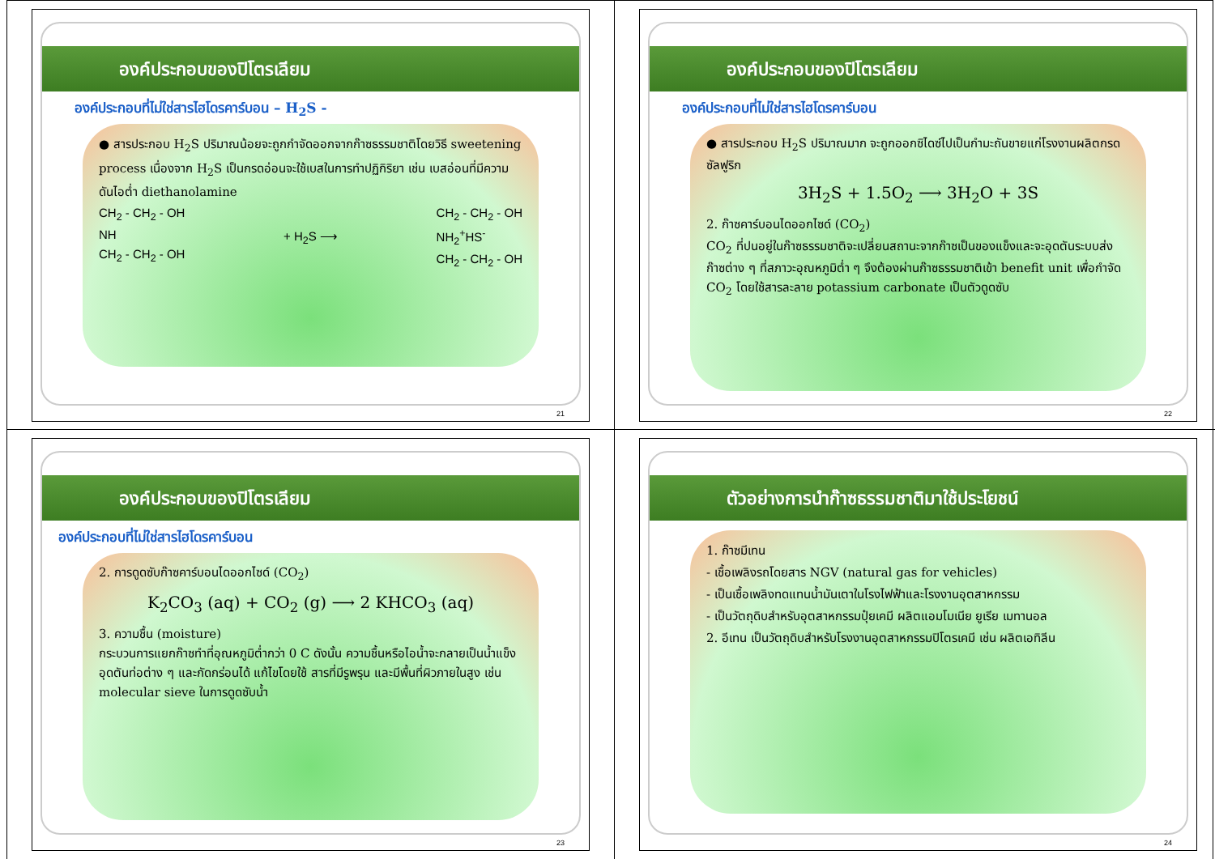องค์ประกอบของปิโตรเลียม
องค์ประกอบที่ไม่ใช่สารไฮโดรคาร์บอน – H<sub>2</sub>S -
● สารประกอบ H<sub>2</sub>S ปริมาณน้อยจะถูกกำจัดออกจากก๊าซธรรมชาติโดยวิธี sweetening process เนื่องจาก H<sub>2</sub>S เป็นกรดอ่อนจะใช้เบสในการทำปฏิกิริยา เช่น เบสอ่อนที่มีความดันไอต่ำ diethanolamine
CH<sub>2</sub> - CH<sub>2</sub> - OH
NH
CH<sub>2</sub> - CH<sub>2</sub> - OH
+ H<sub>2</sub>S ⟶ CH<sub>2</sub> - CH<sub>2</sub> - OH
NH<sub>2</sub><sup>+</sup>HS<sup>-</sup>
CH<sub>2</sub> - CH<sub>2</sub> - OH
21
องค์ประกอบของปิโตรเลียม
องค์ประกอบที่ไม่ใช่สารไฮโดรคาร์บอน
● สารประกอบ H<sub>2</sub>S ปริมาณมาก จะถูกออกซิไดซ์ไปเป็นกำมะถันขายแก่โรงงานผลิตกรดซัลฟูริก
3H<sub>2</sub>S + 1.5O<sub>2</sub> ⟶ 3H<sub>2</sub>O + 3S
2. ก๊าซคาร์บอนไดออกไซด์ (CO<sub>2</sub>)
CO<sub>2</sub> ที่ปนอยู่ในก๊าซธรรมชาติจะเปลี่ยนสถานะจากก๊าซเป็นของแข็งและจะอุดตันระบบส่งก๊าซต่าง ๆ ที่สภาวะอุณหภูมิต่ำ ๆ จึงต้องผ่านก๊าซธรรมชาติเข้า benefit unit เพื่อกำจัด CO<sub>2</sub> โดยใช้สารละลาย potassium carbonate เป็นตัวดูดซับ
22
องค์ประกอบของปิโตรเลียม
องค์ประกอบที่ไม่ใช่สารไฮโดรคาร์บอน
2. การดูดซับก๊าซคาร์บอนไดออกไซด์ (CO<sub>2</sub>)
K<sub>2</sub>CO<sub>3</sub> (aq) + CO<sub>2</sub> (g) ⟶ 2 KHCO<sub>3</sub> (aq)
3. ความชื้น (moisture)
กระบวนการแยกก๊าซทำที่อุณหภูมิต่ำกว่า 0 C ดังนั้น ความชื้นหรือไอน้ำจะกลายเป็นน้ำแข็งอุดตันท่อต่าง ๆ และกัดกร่อนได้ แก้ไขโดยใช้ สารที่มีรูพรุน และมีพื้นที่ผิวภายในสูง เช่น molecular sieve ในการดูดซับน้ำ
23
ตัวอย่างการนำก๊าซธรรมชาติมาใช้ประโยชน์
1. ก๊าซมีเทน
- เชื้อเพลิงรถโดยสาร NGV (natural gas for vehicles)
- เป็นเชื้อเพลิงทดแทนน้ำมันเตาในโรงไฟฟ้าและโรงงานอุตสาหกรรม
- เป็นวัตถุดิบสำหรับอุตสาหกรรมปุ๋ยเคมี ผลิตแอมโมเนีย ยูเรีย เมทานอล
2. อีเทน เป็นวัตถุดิบสำหรับโรงงานอุตสาหกรรมปิโตรเคมี เช่น ผลิตเอทิลีน
24